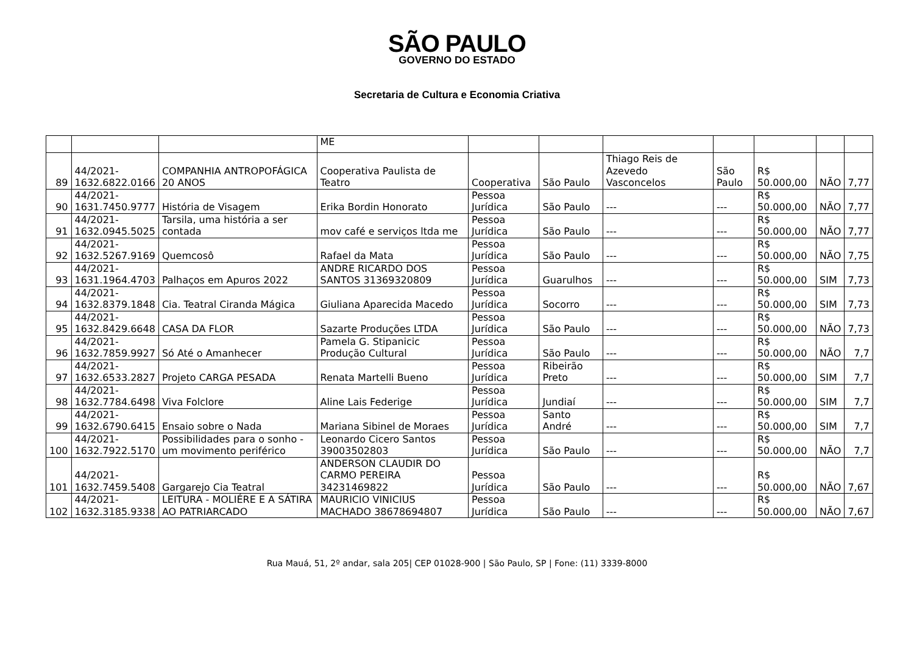SÃO PAULO
GOVERNO DO ESTADO
Secretaria de Cultura e Economia Criativa
| | | | ME | | | | | | | |
| 89 | 44/2021- 1632.6822.0166 | COMPANHIA ANTROPOFÁGICA 20 ANOS | Cooperativa Paulista de Teatro | Cooperativa | São Paulo | Thiago Reis de Azevedo Vasconcelos | São Paulo | R$ 50.000,00 | NÃO | 7,77 |
| 90 | 44/2021- 1631.7450.9777 | História de Visagem | Erika Bordin Honorato | Pessoa Jurídica | São Paulo | --- | --- | R$ 50.000,00 | NÃO | 7,77 |
| 91 | 44/2021- 1632.0945.5025 | Tarsila, uma história a ser contada | mov café e serviços ltda me | Pessoa Jurídica | São Paulo | --- | --- | R$ 50.000,00 | NÃO | 7,77 |
| 92 | 44/2021- 1632.5267.9169 | Quemcosô | Rafael da Mata | Pessoa Jurídica | São Paulo | --- | --- | R$ 50.000,00 | NÃO | 7,75 |
| 93 | 44/2021- 1631.1964.4703 | Palhaços em Apuros 2022 | ANDRE RICARDO DOS SANTOS 31369320809 | Pessoa Jurídica | Guarulhos | --- | --- | R$ 50.000,00 | SIM | 7,73 |
| 94 | 44/2021- 1632.8379.1848 | Cia. Teatral Ciranda Mágica | Giuliana Aparecida Macedo | Pessoa Jurídica | Socorro | --- | --- | R$ 50.000,00 | SIM | 7,73 |
| 95 | 44/2021- 1632.8429.6648 | CASA DA FLOR | Sazarte Produções LTDA | Pessoa Jurídica | São Paulo | --- | --- | R$ 50.000,00 | NÃO | 7,73 |
| 96 | 44/2021- 1632.7859.9927 | Só Até o Amanhecer | Pamela G. Stipanicic Produção Cultural | Pessoa Jurídica | São Paulo | --- | --- | R$ 50.000,00 | NÃO | 7,7 |
| 97 | 44/2021- 1632.6533.2827 | Projeto CARGA PESADA | Renata Martelli Bueno | Pessoa Jurídica | Ribeirão Preto | --- | --- | R$ 50.000,00 | SIM | 7,7 |
| 98 | 44/2021- 1632.7784.6498 | Viva Folclore | Aline Lais Federige | Pessoa Jurídica | Jundiaí | --- | --- | R$ 50.000,00 | SIM | 7,7 |
| 99 | 44/2021- 1632.6790.6415 | Ensaio sobre o Nada | Mariana Sibinel de Moraes | Pessoa Jurídica | Santo André | --- | --- | R$ 50.000,00 | SIM | 7,7 |
| 100 | 44/2021- 1632.7922.5170 | Possibilidades para o sonho - um movimento periférico | Leonardo Cicero Santos 39003502803 | Pessoa Jurídica | São Paulo | --- | --- | R$ 50.000,00 | NÃO | 7,7 |
| 101 | 44/2021- 1632.7459.5408 | Gargarejo Cia Teatral | ANDERSON CLAUDIR DO CARMO PEREIRA 34231469822 | Pessoa Jurídica | São Paulo | --- | --- | R$ 50.000,00 | NÃO | 7,67 |
| 102 | 44/2021- 1632.3185.9338 | LEITURA - MOLIÉRE E A SÁTIRA AO PATRIARCADO | MAURICIO VINICIUS MACHADO 38678694807 | Pessoa Jurídica | São Paulo | --- | --- | R$ 50.000,00 | NÃO | 7,67 |
Rua Mauá, 51, 2º andar, sala 205| CEP 01028-900 | São Paulo, SP | Fone: (11) 3339-8000